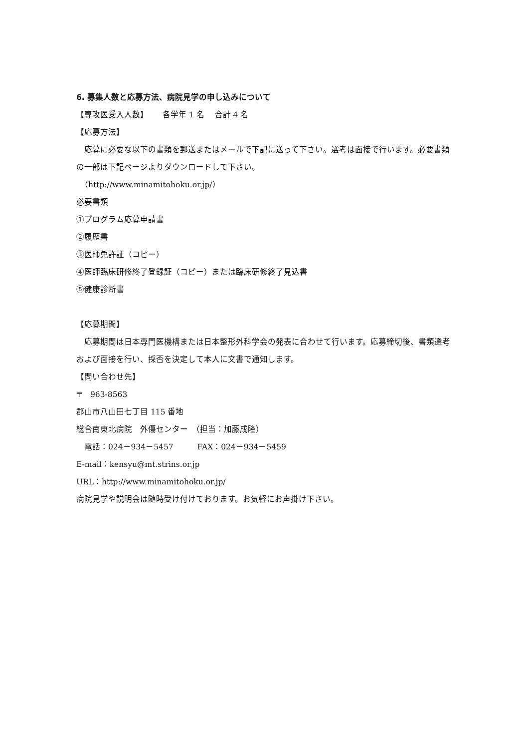6. 募集人数と応募方法、病院見学の申し込みについて
【専攻医受入人数】　　 各学年 1 名　 合計 4 名
【応募方法】
　応募に必要な以下の書類を郵送またはメールで下記に送って下さい。選考は面接で行います。必要書類の一部は下記ページよりダウンロードして下さい。
　（http://www.minamitohoku.or.jp/）
必要書類
①プログラム応募申請書
②履歴書
③医師免許証（コピー）
④医師臨床研修終了登録証（コピー）または臨床研修終了見込書
⑤健康診断書
【応募期間】
　応募期間は日本専門医機構または日本整形外科学会の発表に合わせて行います。応募締切後、書類選考および面接を行い、採否を決定して本人に文書で通知します。
【問い合わせ先】
〒　963-8563
郡山市八山田七丁目 115 番地
総合南東北病院　外傷センター　（担当：加藤成隆）
　電話：024－934－5457　　　FAX：024－934－5459
E-mail：kensyu@mt.strins.or.jp
URL：http://www.minamitohoku.or.jp/
病院見学や説明会は随時受け付けております。お気軽にお声掛け下さい。